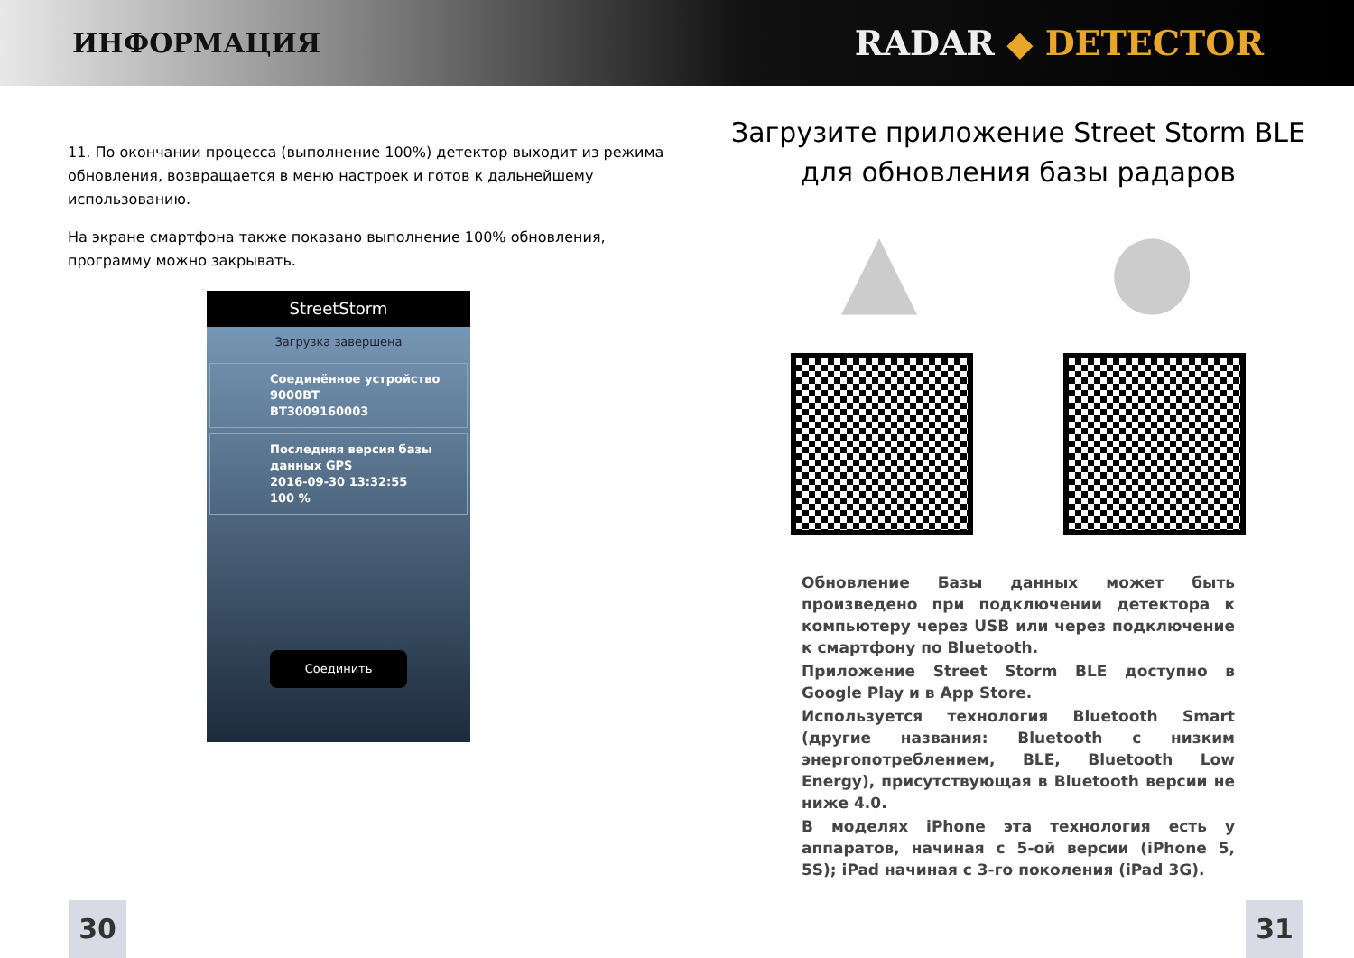ИНФОРМАЦИЯ
RADAR ◆ DETECTOR
11. По окончании процесса (выполнение 100%) детектор выходит из режима обновления, возвращается в меню настроек и готов к дальнейшему использованию.
На экране смартфона также показано выполнение 100% обновления, программу можно закрывать.
StreetStorm
Загрузка завершена
Соединённое устройство
9000BT
BT3009160003
Последняя версия базы данных GPS
2016-09-30 13:32:55
100 %
Соединить
Загрузите приложение Street Storm BLE
для обновления базы радаров
▲ ●
Обновление Базы данных может быть произведено при подключении детектора к компьютеру через USB или через подключение к смартфону по Bluetooth.
Приложение Street Storm BLE доступно в Google Play и в App Store.
Используется технология Bluetooth Smart (другие названия: Bluetooth с низким энергопотреблением, BLE, Bluetooth Low Energy), присутствующая в Bluetooth версии не ниже 4.0.
В моделях iPhone эта технология есть у аппаратов, начиная с 5-ой версии (iPhone 5, 5S); iPad начиная с 3-го поколения (iPad 3G).
30 31